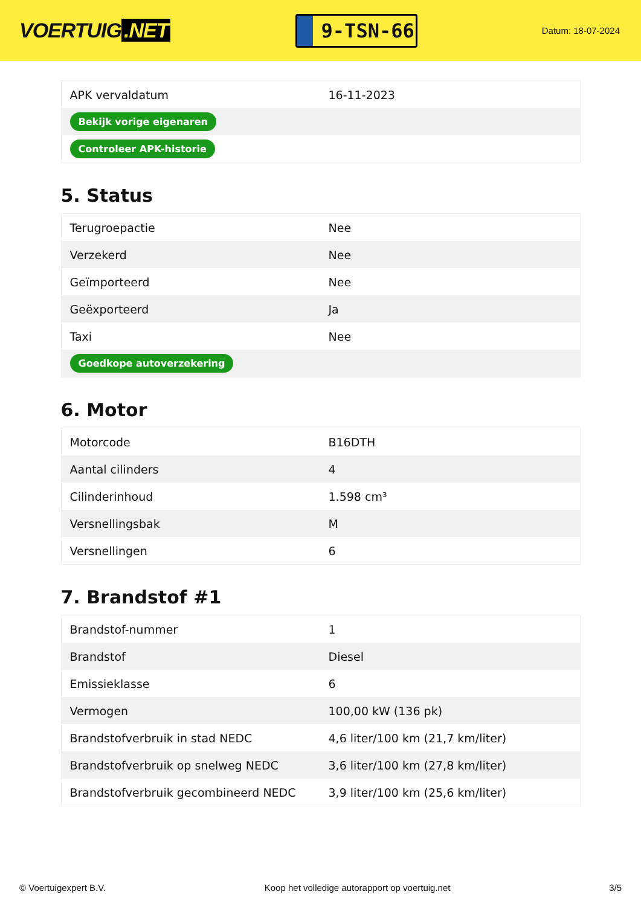VOERTUIG.NET
9-TSN-66
Datum: 18-07-2024
| APK vervaldatum | 16-11-2023 |
| Bekijk vorige eigenaren | |
| Controleer APK-historie | |
5. Status
| Terugroepactie | Nee |
| Verzekerd | Nee |
| Geïmporteerd | Nee |
| Geëxporteerd | Ja |
| Taxi | Nee |
| Goedkope autoverzekering | |
6. Motor
| Motorcode | B16DTH |
| Aantal cilinders | 4 |
| Cilinderinhoud | 1.598 cm³ |
| Versnellingsbak | M |
| Versnellingen | 6 |
7. Brandstof #1
| Brandstof-nummer | 1 |
| Brandstof | Diesel |
| Emissieklasse | 6 |
| Vermogen | 100,00 kW (136 pk) |
| Brandstofverbruik in stad NEDC | 4,6 liter/100 km (21,7 km/liter) |
| Brandstofverbruik op snelweg NEDC | 3,6 liter/100 km (27,8 km/liter) |
| Brandstofverbruik gecombineerd NEDC | 3,9 liter/100 km (25,6 km/liter) |
© Voertuigexpert B.V. Koop het volledige autorapport op voertuig.net 3/5